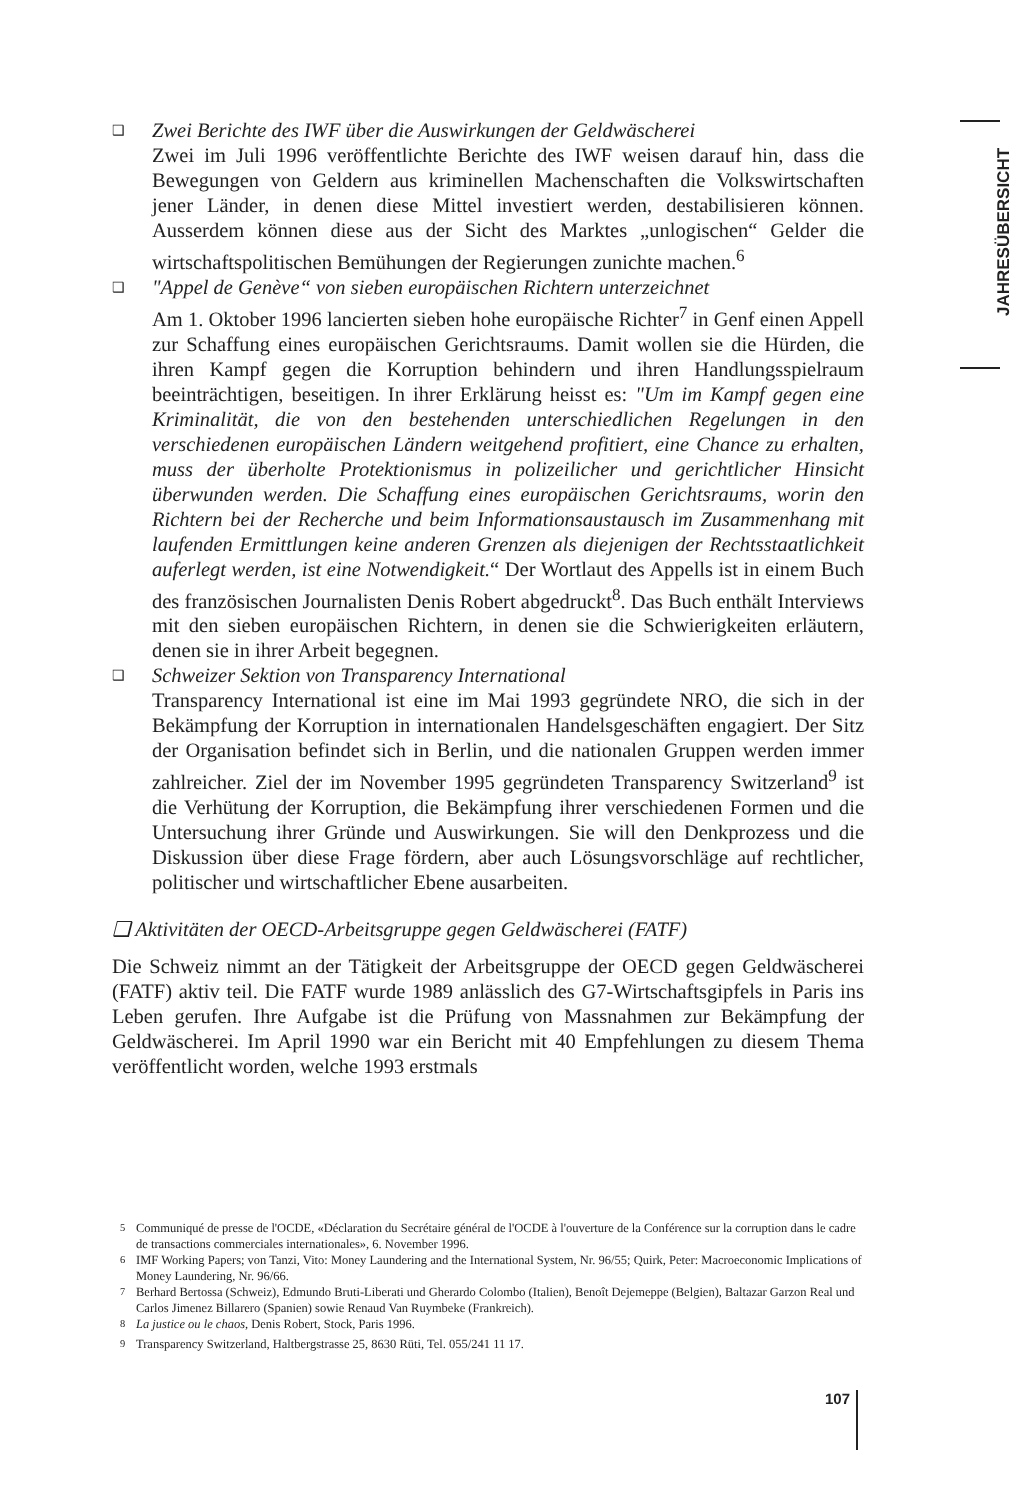JAHRESÜBERSICHT
❑
Zwei Berichte des IWF über die Auswirkungen der Geldwäscherei
Zwei im Juli 1996 veröffentlichte Berichte des IWF weisen darauf hin, dass die Bewegungen von Geldern aus kriminellen Machenschaften die Volkswirtschaften jener Länder, in denen diese Mittel investiert werden, destabilisieren können. Ausserdem können diese aus der Sicht des Marktes „unlogischen“ Gelder die wirtschaftspolitischen Bemühungen der Regierungen zunichte machen.<sup>6</sup>
❑
"Appel de Genève“ von sieben europäischen Richtern unterzeichnet
Am 1. Oktober 1996 lancierten sieben hohe europäische Richter<sup>7</sup> in Genf einen Appell zur Schaffung eines europäischen Gerichtsraums. Damit wollen sie die Hürden, die ihren Kampf gegen die Korruption behindern und ihren Handlungsspielraum beeinträchtigen, beseitigen. In ihrer Erklärung heisst es: "Um im Kampf gegen eine Kriminalität, die von den bestehenden unterschiedlichen Regelungen in den verschiedenen europäischen Ländern weitgehend profitiert, eine Chance zu erhalten, muss der überholte Protektionismus in polizeilicher und gerichtlicher Hinsicht überwunden werden. Die Schaffung eines europäischen Gerichtsraums, worin den Richtern bei der Recherche und beim Informationsaustausch im Zusammenhang mit laufenden Ermittlungen keine anderen Grenzen als diejenigen der Rechtsstaatlichkeit auferlegt werden, ist eine Notwendigkeit.“ Der Wortlaut des Appells ist in einem Buch des französischen Journalisten Denis Robert abgedruckt<sup>8</sup>. Das Buch enthält Interviews mit den sieben europäischen Richtern, in denen sie die Schwierigkeiten erläutern, denen sie in ihrer Arbeit begegnen.
❑
Schweizer Sektion von Transparency International
Transparency International ist eine im Mai 1993 gegründete NRO, die sich in der Bekämpfung der Korruption in internationalen Handelsgeschäften engagiert. Der Sitz der Organisation befindet sich in Berlin, und die nationalen Gruppen werden immer zahlreicher. Ziel der im November 1995 gegründeten Transparency Switzerland<sup>9</sup> ist die Verhütung der Korruption, die Bekämpfung ihrer verschiedenen Formen und die Untersuchung ihrer Gründe und Auswirkungen. Sie will den Denkprozess und die Diskussion über diese Frage fördern, aber auch Lösungsvorschläge auf rechtlicher, politischer und wirtschaftlicher Ebene ausarbeiten.
❑ Aktivitäten der OECD-Arbeitsgruppe gegen Geldwäscherei (FATF)
Die Schweiz nimmt an der Tätigkeit der Arbeitsgruppe der OECD gegen Geldwäscherei (FATF) aktiv teil. Die FATF wurde 1989 anlässlich des G7-Wirtschaftsgipfels in Paris ins Leben gerufen. Ihre Aufgabe ist die Prüfung von Massnahmen zur Bekämpfung der Geldwäscherei. Im April 1990 war ein Bericht mit 40 Empfehlungen zu diesem Thema veröffentlicht worden, welche 1993 erstmals
<sup>5</sup> Communiqué de presse de l'OCDE, «Déclaration du Secrétaire général de l'OCDE à l'ouverture de la Conférence sur la corruption dans le cadre de transactions commerciales internationales», 6. November 1996.
<sup>6</sup> IMF Working Papers; von Tanzi, Vito: Money Laundering and the International System, Nr. 96/55; Quirk, Peter: Macroeconomic Implications of Money Laundering, Nr. 96/66.
<sup>7</sup> Berhard Bertossa (Schweiz), Edmundo Bruti-Liberati und Gherardo Colombo (Italien), Benoît Dejemeppe (Belgien), Baltazar Garzon Real und Carlos Jimenez Billarero (Spanien) sowie Renaud Van Ruymbeke (Frankreich).
<sup>8</sup> La justice ou le chaos, Denis Robert, Stock, Paris 1996.
<sup>9</sup> Transparency Switzerland, Haltbergstrasse 25, 8630 Rüti, Tel. 055/241 11 17.
107